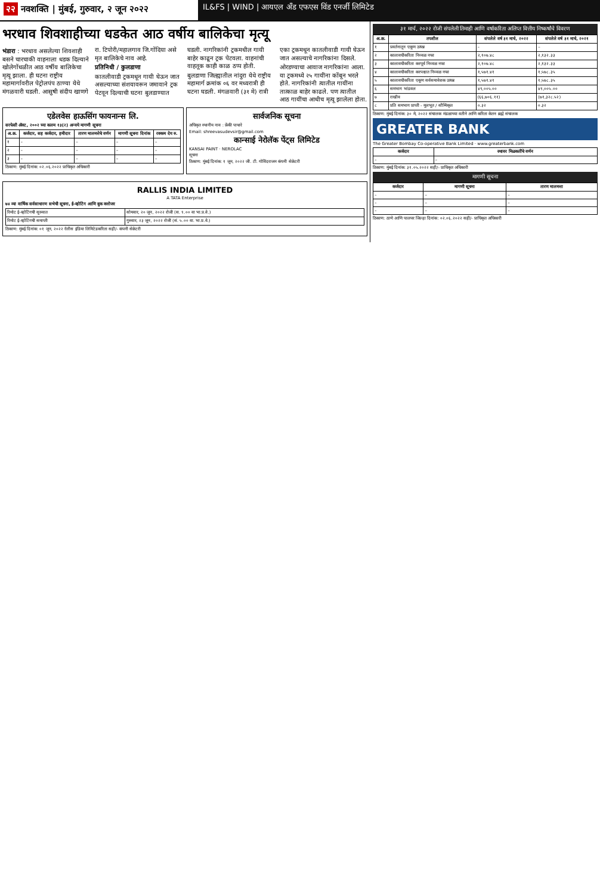२२ नवशक्ति | मुंबई, गुरुवार, २ जून २०२२
IL&FS | WIND | आयएल अँड एफएस विंड एनर्जी लिमिटेड
भरधाव शिवशाहीच्या धडकेत आठ वर्षीय बालिकेचा मृत्यू
भंडारा : भरधाव असलेल्या शिवशाही बसने चारचाकी वाहनाला धडक दिल्याने खोलेगोंधळीत आठ वर्षीय बालिकेचा मृत्यू झाला. ही घटना राष्ट्रीय महामार्गावरील पेट्रोलपंप ठाण्या येथे मंगळवारी घडली. आसुषी संदीप खाणगे रा. टिपोरी/महालगाव जि.गोंदिया असे मृत बालिकेचे नाव आहे.
प्रतिनिधी / कुलडाणा
कातलीवाडी ट्रकमधून गायी घेऊन जात असल्याच्या संशयावरून जमावाने ट्रक पेटवून दिल्याची घटना बुलडाण्यात घडली. नागरिकांनी ट्रकमधील गायी बाहेर काढून ट्रक पेटवला. वाहनांची वाहतूक काही काळ ठप्प होती.
बुलडाणा जिल्ह्यातील नांदुरा येथे राष्ट्रीय महामार्ग क्रमांक ०६ वर मध्यरात्री ही घटना घडली. मंगळवारी (३१ मे) रात्री एका ट्रकमधून कातलीवाडी गायी घेऊन जात असल्याचे नागरिकांना दिसले.
ओरडण्याचा आवाज नागरिकांना आला. या ट्रकमध्ये २५ गायींना कोंबून भरले होते. नागरिकांनी त्यातील गायींना तात्काळ बाहेर काढले. पण त्यातील आठ गायींचा आधीच मृत्यू झालेला होता.
एडेलवेस हाऊसिंग फायनान्स लि.
सरफेसी ॲक्ट, २००२ च्या कलम १३(२) अन्वये मागणी सूचना
| अ.क्र. | कर्जदार, सह कर्जदार, हमीदार | तारण मालमत्तेचे वर्णन | मागणी सूचना दिनांक | रक्कम देय रु. |
| --- | --- | --- | --- | --- |
| १ | – | – | – | – |
| २ | – | – | – | – |
| ३ | – | – | – | – |
ठिकाण: मुंबई दिनांक: ०२.०६.२०२२ प्राधिकृत अधिकारी
सार्वजनिक सूचना
अधिकृत स्थानीय नाव : फ्रेंकी पाथारे
Email: shreevasudevsir@gmail.com
कान्साई नेरोलॅक पेंट्स लिमिटेड
KANSAI PAINT · NEROLAC
सूचना
ठिकाण: मुंबई दिनांक: १ जून, २०२२ जी. टी. गोविंदराजन कंपनी सेक्रेटरी
RALLIS INDIA LIMITED
A TATA Enterprise
७४ व्या वार्षिक सर्वसाधारण सभेची सूचना, ई-व्होटिंग आणि बुक क्लोजर
| रिमोट ई-व्होटिंगची सुरुवात | सोमवार, २० जून, २०२२ रोजी (स. ९.०० वा भा.प्र.वे.) |
| रिमोट ई-व्होटिंगची समाप्ती | गुरुवार, २३ जून, २०२२ रोजी (सं. ५.०० वा. भा.प्र.वे.) |
ठिकाण: मुंबई दिनांक: ०१ जून, २०२२ रॅलीस इंडिया लिमिटेडकरिता सही/- कंपनी सेक्रेटरी
३१ मार्च, २०२२ रोजी संपलेली तिमाही आणि वर्षाकरिता अलिप्त वित्तीय निष्कर्षांचे विवरण
| अ.क्र. | तपशील | संपलेले वर्ष ३१ मार्च, २०२२ | संपलेले वर्ष ३१ मार्च, २०२१ |
| --- | --- | --- | --- |
| १ | प्रवर्तनातून एकूण उत्पन्न | – | – |
| २ | कालावधीकरिता निव्वळ नफा | २,१०७.४८ | २,१३२.३३ |
| ३ | कालावधीकरिता करपूर्व निव्वळ नफा | २,१०७.४८ | २,१३२.३३ |
| ४ | कालावधीकरिता करपश्चात निव्वळ नफा | १,५७१.४१ | १,५७८.३५ |
| ५ | कालावधीकरिता एकूण सर्वसमावेशक उत्पन्न | १,५७१.४१ | १,५७८.३५ |
| ६ | समभाग भांडवल | ४९,००५.०० | ४९,००५.०० |
| ७ | राखीव | (६६,७०६.११) | (७१,३२८.५२) |
| ८ | प्रति समभाग प्राप्ती - मूलभूत / सौम्यिकृत | ०.३२ | ०.३२ |
ठिकाण: मुंबई दिनांक: ३० मे, २०२२ संचालक मंडळाच्या वतीने आणि करिता केतन ब्रह्मे संचालक
GREATER BANK
The Greater Bombay Co-operative Bank Limited · www.greaterbank.com
| कर्जदार | स्थावर मिळकतींचे वर्णन |
| --- | --- |
| – | – |
ठिकाण: मुंबई दिनांक: ३१.०५.२०२२ सही/- प्राधिकृत अधिकारी
मागणी सूचना
| कर्जदार | मागणी सूचना | तारण मालमत्ता |
| --- | --- | --- |
| – | – | – |
| – | – | – |
| – | – | – |
ठिकाण: ठाणे आणि पालघर जिल्हा दिनांक: ०२.०६.२०२२ सही/- प्राधिकृत अधिकारी